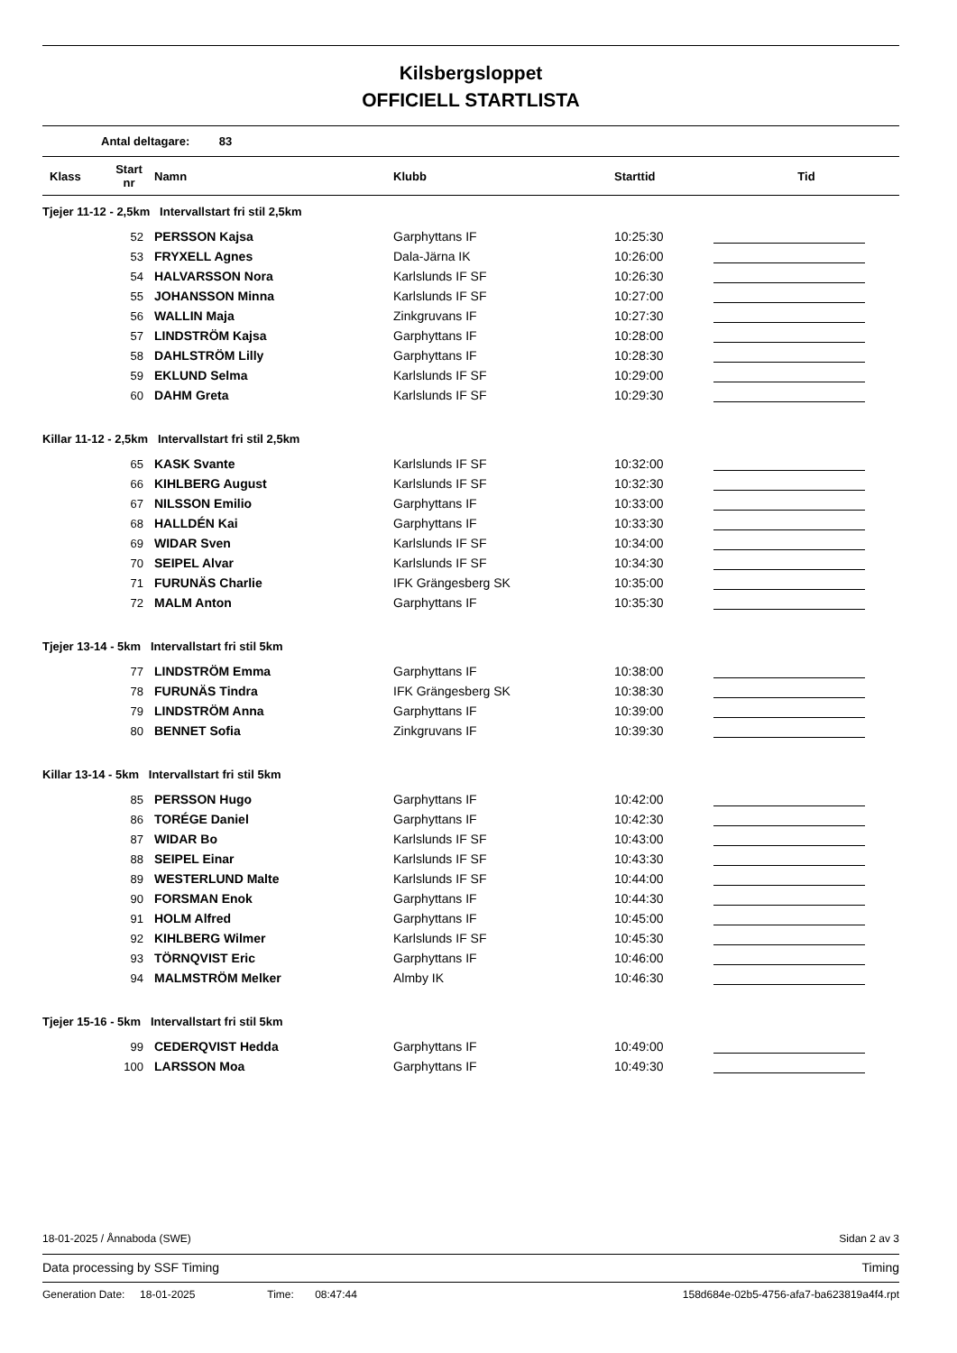Kilsbergsloppet
OFFICIELL STARTLISTA
Antal deltagare: 83
| Klass | Start nr | Namn | Klubb | Starttid | Tid |
| --- | --- | --- | --- | --- | --- |
| Tjejer 11-12 - 2,5km Intervallstart fri stil 2,5km | | | | | |
| 52 | | PERSSON Kajsa | Garphyttans IF | 10:25:30 | |
| 53 | | FRYXELL Agnes | Dala-Järna IK | 10:26:00 | |
| 54 | | HALVARSSON Nora | Karlslunds IF SF | 10:26:30 | |
| 55 | | JOHANSSON Minna | Karlslunds IF SF | 10:27:00 | |
| 56 | | WALLIN Maja | Zinkgruvans IF | 10:27:30 | |
| 57 | | LINDSTRÖM Kajsa | Garphyttans IF | 10:28:00 | |
| 58 | | DAHLSTRÖM Lilly | Garphyttans IF | 10:28:30 | |
| 59 | | EKLUND Selma | Karlslunds IF SF | 10:29:00 | |
| 60 | | DAHM Greta | Karlslunds IF SF | 10:29:30 | |
| Killar 11-12 - 2,5km Intervallstart fri stil 2,5km | | | | | |
| 65 | | KASK Svante | Karlslunds IF SF | 10:32:00 | |
| 66 | | KIHLBERG August | Karlslunds IF SF | 10:32:30 | |
| 67 | | NILSSON Emilio | Garphyttans IF | 10:33:00 | |
| 68 | | HALLDÉN Kai | Garphyttans IF | 10:33:30 | |
| 69 | | WIDAR Sven | Karlslunds IF SF | 10:34:00 | |
| 70 | | SEIPEL Alvar | Karlslunds IF SF | 10:34:30 | |
| 71 | | FURUNÄS Charlie | IFK Grängesberg SK | 10:35:00 | |
| 72 | | MALM Anton | Garphyttans IF | 10:35:30 | |
| Tjejer 13-14 - 5km Intervallstart fri stil 5km | | | | | |
| 77 | | LINDSTRÖM Emma | Garphyttans IF | 10:38:00 | |
| 78 | | FURUNÄS Tindra | IFK Grängesberg SK | 10:38:30 | |
| 79 | | LINDSTRÖM Anna | Garphyttans IF | 10:39:00 | |
| 80 | | BENNET Sofia | Zinkgruvans IF | 10:39:30 | |
| Killar 13-14 - 5km Intervallstart fri stil 5km | | | | | |
| 85 | | PERSSON Hugo | Garphyttans IF | 10:42:00 | |
| 86 | | TORÉGE Daniel | Garphyttans IF | 10:42:30 | |
| 87 | | WIDAR Bo | Karlslunds IF SF | 10:43:00 | |
| 88 | | SEIPEL Einar | Karlslunds IF SF | 10:43:30 | |
| 89 | | WESTERLUND Malte | Karlslunds IF SF | 10:44:00 | |
| 90 | | FORSMAN Enok | Garphyttans IF | 10:44:30 | |
| 91 | | HOLM Alfred | Garphyttans IF | 10:45:00 | |
| 92 | | KIHLBERG Wilmer | Karlslunds IF SF | 10:45:30 | |
| 93 | | TÖRNQVIST Eric | Garphyttans IF | 10:46:00 | |
| 94 | | MALMSTRÖM Melker | Almby IK | 10:46:30 | |
| Tjejer 15-16 - 5km Intervallstart fri stil 5km | | | | | |
| 99 | | CEDERQVIST Hedda | Garphyttans IF | 10:49:00 | |
| 100 | | LARSSON Moa | Garphyttans IF | 10:49:30 | |
18-01-2025 / Ånnaboda (SWE) Sidan 2 av 3
Data processing by SSF Timing Timing
Generation Date: 18-01-2025 Time: 08:47:44 158d684e-02b5-4756-afa7-ba623819a4f4.rpt